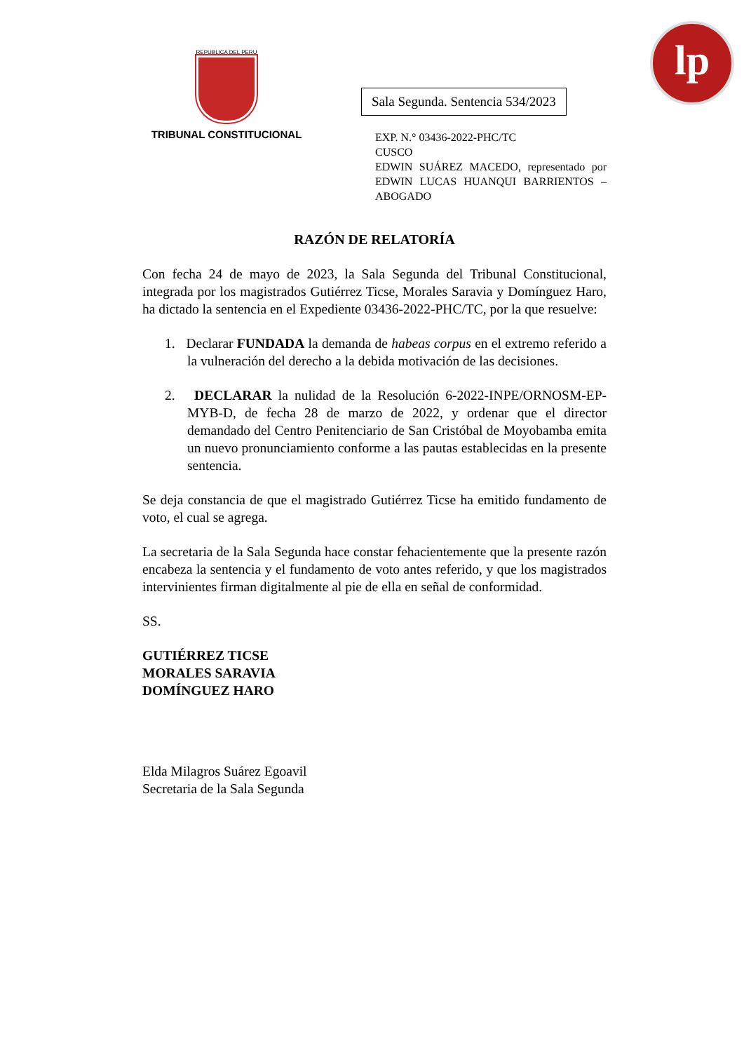lp
REPUBLICA DEL PERU
TRIBUNAL CONSTITUCIONAL
Sala Segunda. Sentencia 534/2023
EXP. N.° 03436-2022-PHC/TC
CUSCO
EDWIN SUÁREZ MACEDO, representado por EDWIN LUCAS HUANQUI BARRIENTOS – ABOGADO
RAZÓN DE RELATORÍA
Con fecha 24 de mayo de 2023, la Sala Segunda del Tribunal Constitucional, integrada por los magistrados Gutiérrez Ticse, Morales Saravia y Domínguez Haro, ha dictado la sentencia en el Expediente 03436-2022-PHC/TC, por la que resuelve:
1. Declarar FUNDADA la demanda de habeas corpus en el extremo referido a la vulneración del derecho a la debida motivación de las decisiones.
2. DECLARAR la nulidad de la Resolución 6-2022-INPE/ORNOSM-EP-MYB-D, de fecha 28 de marzo de 2022, y ordenar que el director demandado del Centro Penitenciario de San Cristóbal de Moyobamba emita un nuevo pronunciamiento conforme a las pautas establecidas en la presente sentencia.
Se deja constancia de que el magistrado Gutiérrez Ticse ha emitido fundamento de voto, el cual se agrega.
La secretaria de la Sala Segunda hace constar fehacientemente que la presente razón encabeza la sentencia y el fundamento de voto antes referido, y que los magistrados intervinientes firman digitalmente al pie de ella en señal de conformidad.
SS.
GUTIÉRREZ TICSE
MORALES SARAVIA
DOMÍNGUEZ HARO
Elda Milagros Suárez Egoavil
Secretaria de la Sala Segunda